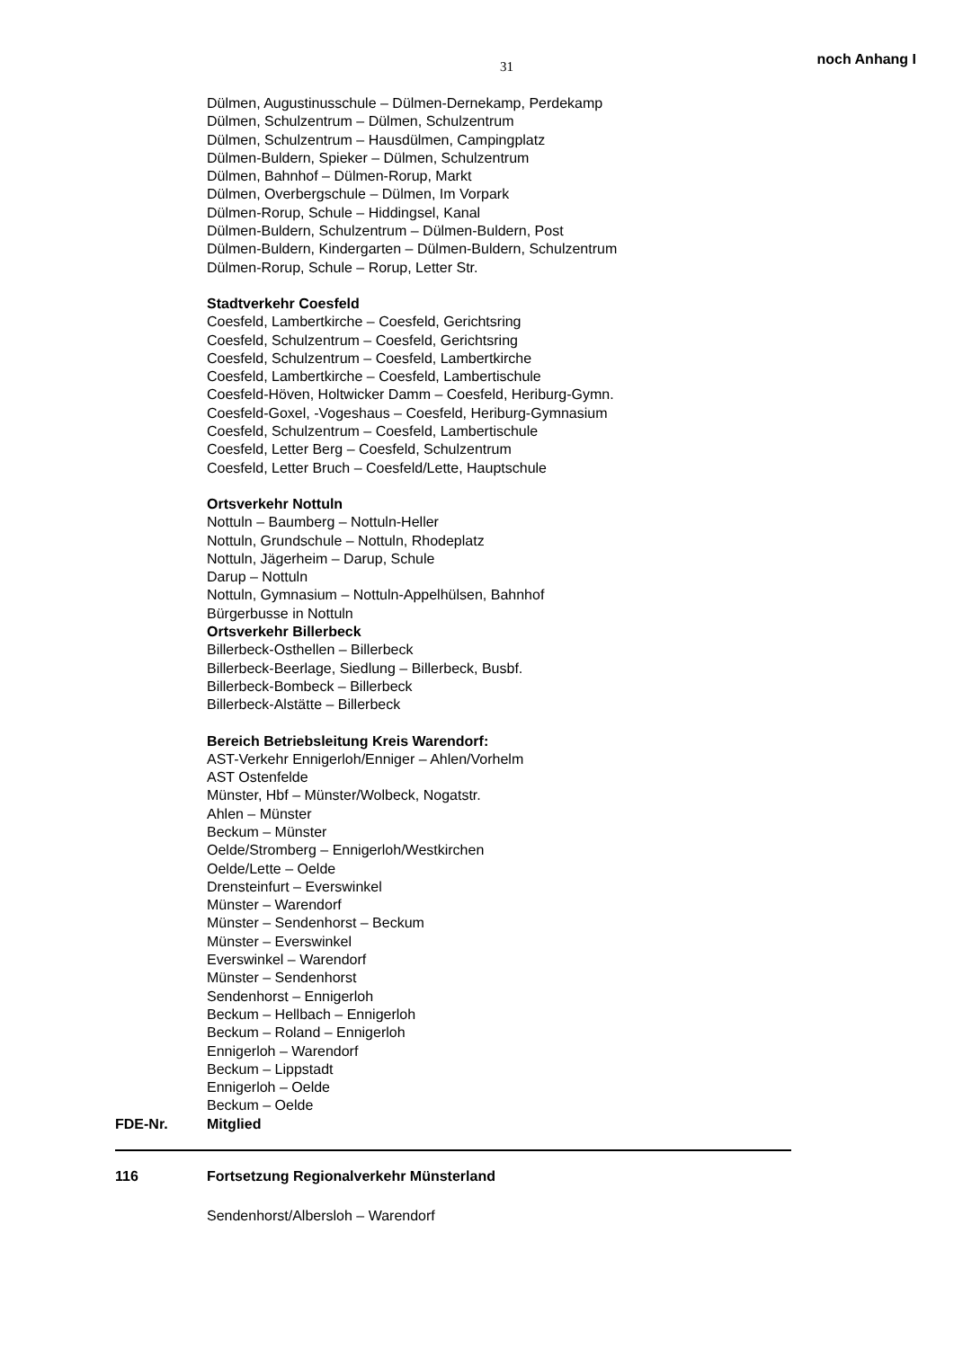31 noch Anhang I
Dülmen, Augustinusschule – Dülmen-Dernekamp, Perdekamp
Dülmen, Schulzentrum – Dülmen, Schulzentrum
Dülmen, Schulzentrum – Hausdülmen, Campingplatz
Dülmen-Buldern, Spieker – Dülmen, Schulzentrum
Dülmen, Bahnhof – Dülmen-Rorup, Markt
Dülmen, Overbergschule – Dülmen, Im Vorpark
Dülmen-Rorup, Schule – Hiddingsel, Kanal
Dülmen-Buldern, Schulzentrum – Dülmen-Buldern, Post
Dülmen-Buldern, Kindergarten – Dülmen-Buldern, Schulzentrum
Dülmen-Rorup, Schule – Rorup, Letter Str.
Stadtverkehr Coesfeld
Coesfeld, Lambertkirche – Coesfeld, Gerichtsring
Coesfeld, Schulzentrum – Coesfeld, Gerichtsring
Coesfeld, Schulzentrum – Coesfeld, Lambertkirche
Coesfeld, Lambertkirche – Coesfeld, Lambertischule
Coesfeld-Höven, Holtwicker Damm – Coesfeld, Heriburg-Gymn.
Coesfeld-Goxel, -Vogeshaus – Coesfeld, Heriburg-Gymnasium
Coesfeld, Schulzentrum – Coesfeld, Lambertischule
Coesfeld, Letter Berg – Coesfeld, Schulzentrum
Coesfeld, Letter Bruch – Coesfeld/Lette, Hauptschule
Ortsverkehr Nottuln
Nottuln – Baumberg – Nottuln-Heller
Nottuln, Grundschule – Nottuln, Rhodeplatz
Nottuln, Jägerheim – Darup, Schule
Darup – Nottuln
Nottuln, Gymnasium – Nottuln-Appelhülsen, Bahnhof
Bürgerbusse in Nottuln
Ortsverkehr Billerbeck
Billerbeck-Osthellen – Billerbeck
Billerbeck-Beerlage, Siedlung – Billerbeck, Busbf.
Billerbeck-Bombeck – Billerbeck
Billerbeck-Alstätte – Billerbeck
Bereich Betriebsleitung Kreis Warendorf:
AST-Verkehr Ennigerloh/Enniger – Ahlen/Vorhelm
AST Ostenfelde
Münster, Hbf – Münster/Wolbeck, Nogatstr.
Ahlen – Münster
Beckum – Münster
Oelde/Stromberg – Ennigerloh/Westkirchen
Oelde/Lette – Oelde
Drensteinfurt – Everswinkel
Münster – Warendorf
Münster – Sendenhorst – Beckum
Münster – Everswinkel
Everswinkel – Warendorf
Münster – Sendenhorst
Sendenhorst – Ennigerloh
Beckum – Hellbach – Ennigerloh
Beckum – Roland – Ennigerloh
Ennigerloh – Warendorf
Beckum – Lippstadt
Ennigerloh – Oelde
Beckum – Oelde
FDE-Nr. Mitglied
116 Fortsetzung Regionalverkehr Münsterland
Sendenhorst/Albersloh – Warendorf